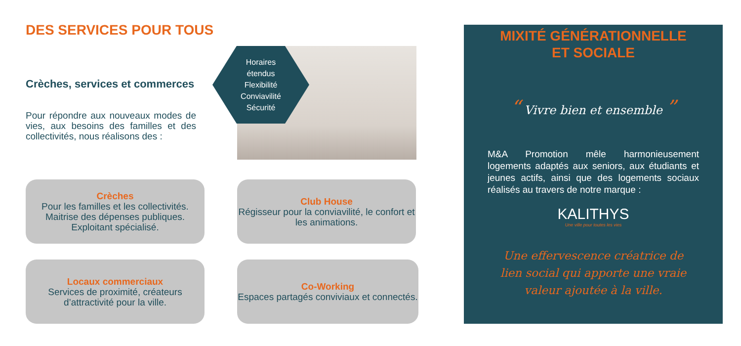DES SERVICES POUR TOUS
Crèches, services et commerces
Pour répondre aux nouveaux modes de vies, aux besoins des familles et des collectivités, nous réalisons des :
Horaires
étendus
Flexibilité
Conviavilité
Sécurité
Crèches
Pour les familles et les collectivités.
Maitrise des dépenses publiques.
Exploitant spécialisé.
Club House
Régisseur pour la conviavilité, le confort et les animations.
Locaux commerciaux
Services de proximité, créateurs d’attractivité pour la ville.
Co-Working
Espaces partagés conviviaux et connectés.
MIXITÉ GÉNÉRATIONNELLE
ET SOCIALE
“ Vivre bien et ensemble ”
M&A Promotion mêle harmonieusement logements adaptés aux seniors, aux étudiants et jeunes actifs, ainsi que des logements sociaux réalisés au travers de notre marque :
KALITHYS
Une ville pour toutes les vies
Une effervescence créatrice de
lien social qui apporte une vraie
valeur ajoutée à la ville.